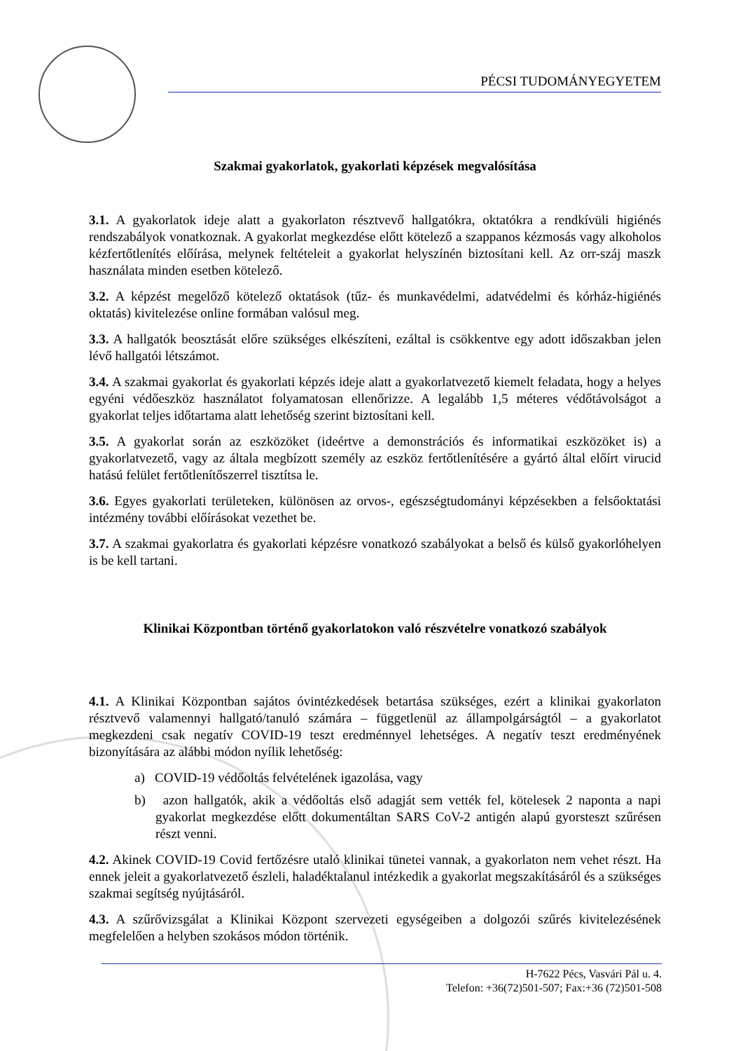PÉCSI TUDOMÁNYEGYETEM
Szakmai gyakorlatok, gyakorlati képzések megvalósítása
3.1. A gyakorlatok ideje alatt a gyakorlaton résztvevő hallgatókra, oktatókra a rendkívüli higiénés rendszabályok vonatkoznak. A gyakorlat megkezdése előtt kötelező a szappanos kézmosás vagy alkoholos kézfertőtlenítés előírása, melynek feltételeit a gyakorlat helyszínén biztosítani kell. Az orr-száj maszk használata minden esetben kötelező.
3.2. A képzést megelőző kötelező oktatások (tűz- és munkavédelmi, adatvédelmi és kórház-higiénés oktatás) kivitelezése online formában valósul meg.
3.3. A hallgatók beosztását előre szükséges elkészíteni, ezáltal is csökkentve egy adott időszakban jelen lévő hallgatói létszámot.
3.4. A szakmai gyakorlat és gyakorlati képzés ideje alatt a gyakorlatvezető kiemelt feladata, hogy a helyes egyéni védőeszköz használatot folyamatosan ellenőrizze. A legalább 1,5 méteres védőtávolságot a gyakorlat teljes időtartama alatt lehetőség szerint biztosítani kell.
3.5. A gyakorlat során az eszközöket (ideértve a demonstrációs és informatikai eszközöket is) a gyakorlatvezető, vagy az általa megbízott személy az eszköz fertőtlenítésére a gyártó által előírt virucid hatású felület fertőtlenítőszerrel tisztítsa le.
3.6. Egyes gyakorlati területeken, különösen az orvos-, egészségtudományi képzésekben a felsőoktatási intézmény további előírásokat vezethet be.
3.7. A szakmai gyakorlatra és gyakorlati képzésre vonatkozó szabályokat a belső és külső gyakorlóhelyen is be kell tartani.
Klinikai Központban történő gyakorlatokon való részvételre vonatkozó szabályok
4.1. A Klinikai Központban sajátos óvintézkedések betartása szükséges, ezért a klinikai gyakorlaton résztvevő valamennyi hallgató/tanuló számára – függetlenül az állampolgárságtól – a gyakorlatot megkezdeni csak negatív COVID-19 teszt eredménnyel lehetséges. A negatív teszt eredményének bizonyítására az alábbi módon nyílik lehetőség:
a) COVID-19 védőoltás felvételének igazolása, vagy
b) azon hallgatók, akik a védőoltás első adagját sem vették fel, kötelesek 2 naponta a napi gyakorlat megkezdése előtt dokumentáltan SARS CoV-2 antigén alapú gyorsteszt szűrésen részt venni.
4.2. Akinek COVID-19 Covid fertőzésre utaló klinikai tünetei vannak, a gyakorlaton nem vehet részt. Ha ennek jeleit a gyakorlatvezető észleli, haladéktalanul intézkedik a gyakorlat megszakításáról és a szükséges szakmai segítség nyújtásáról.
4.3. A szűrővizsgálat a Klinikai Központ szervezeti egységeiben a dolgozói szűrés kivitelezésének megfelelően a helyben szokásos módon történik.
H-7622 Pécs, Vasvári Pál u. 4.
Telefon: +36(72)501-507; Fax:+36 (72)501-508